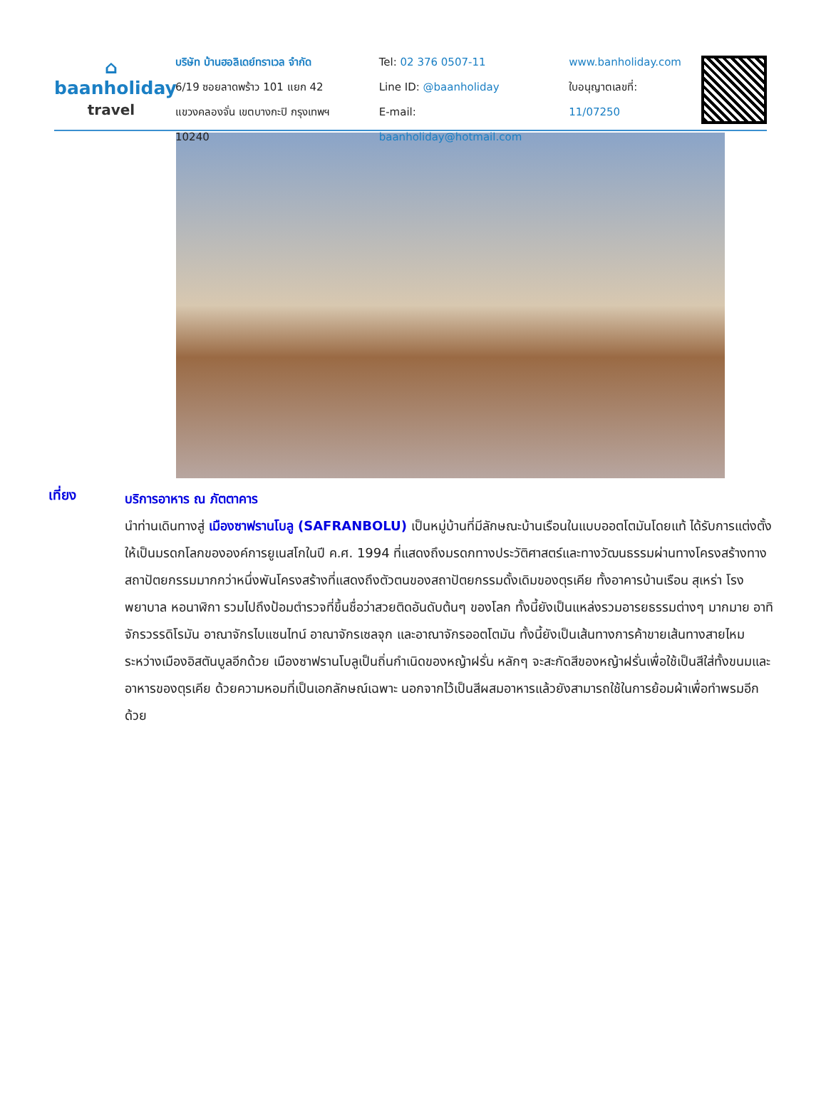⌂
baanholiday
travel
บริษัท บ้านฮอลิเดย์ทราเวล จำกัด
6/19 ซอยลาดพร้าว 101 แยก 42
แขวงคลองจั่น เขตบางกะปิ กรุงเทพฯ 10240
Tel: 02 376 0507-11
Line ID: @baanholiday
E-mail: baanholiday@hotmail.com
www.banholiday.com
ใบอนุญาตเลขที่: 11/07250
เที่ยง
บริการอาหาร ณ ภัตตาคาร
นำท่านเดินทางสู่ เมืองซาฟรานโบลู (SAFRANBOLU) เป็นหมู่บ้านที่มีลักษณะบ้านเรือนในแบบออตโตมันโดยแท้ ได้รับการแต่งตั้งให้เป็นมรดกโลกขององค์การยูเนสโกในปี ค.ศ. 1994 ที่แสดงถึงมรดกทางประวัติศาสตร์และทางวัฒนธรรมผ่านทางโครงสร้างทางสถาปัตยกรรมมากกว่าหนึ่งพันโครงสร้างที่แสดงถึงตัวตนของสถาปัตยกรรมดั้งเดิมของตุรเคีย ทั้งอาคารบ้านเรือน สุเหร่า โรงพยาบาล หอนาฬิกา รวมไปถึงป้อมตำรวจที่ขึ้นชื่อว่าสวยติดอันดับต้นๆ ของโลก ทั้งนี้ยังเป็นแหล่งรวมอารยธรรมต่างๆ มากมาย อาทิ จักรวรรดิโรมัน อาณาจักรไบแซนไทน์ อาณาจักรเซลจุก และอาณาจักรออตโตมัน ทั้งนี้ยังเป็นเส้นทางการค้าขายเส้นทางสายไหมระหว่างเมืองอิสตันบูลอีกด้วย เมืองซาฟรานโบลูเป็นถิ่นกำเนิดของหญ้าฝรั่น หลักๆ จะสะกัดสีของหญ้าฝรั่นเพื่อใช้เป็นสีใส่ทั้งขนมและอาหารของตุรเคีย ด้วยความหอมที่เป็นเอกลักษณ์เฉพาะ นอกจากไว้เป็นสีผสมอาหารแล้วยังสามารถใช้ในการย้อมผ้าเพื่อทำพรมอีกด้วย